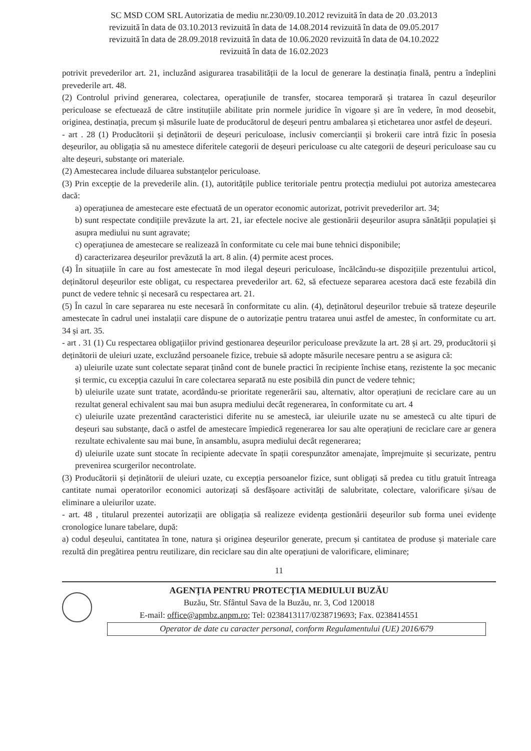SC MSD COM SRL Autorizatia de mediu nr.230/09.10.2012 revizuită în data de 20 .03.2013
revizuită în data de 03.10.2013 revizuită în data de 14.08.2014 revizuită în data de 09.05.2017
revizuită în data de 28.09.2018 revizuită în data de 10.06.2020 revizuită în data de 04.10.2022
revizuită în data de 16.02.2023
potrivit prevederilor art. 21, incluzând asigurarea trasabilității de la locul de generare la destinația finală, pentru a îndeplini prevederile art. 48.
(2) Controlul privind generarea, colectarea, operațiunile de transfer, stocarea temporară și tratarea în cazul deșeurilor periculoase se efectuează de către instituțiile abilitate prin normele juridice în vigoare și are în vedere, în mod deosebit, originea, destinația, precum și măsurile luate de producătorul de deșeuri pentru ambalarea și etichetarea unor astfel de deșeuri.
- art . 28 (1) Producătorii și deținătorii de deșeuri periculoase, inclusiv comercianții și brokerii care intră fizic în posesia deșeurilor, au obligația să nu amestece diferitele categorii de deșeuri periculoase cu alte categorii de deșeuri periculoase sau cu alte deșeuri, substanțe ori materiale.
(2) Amestecarea include diluarea substanțelor periculoase.
(3) Prin excepție de la prevederile alin. (1), autoritățile publice teritoriale pentru protecția mediului pot autoriza amestecarea dacă:
a) operațiunea de amestecare este efectuată de un operator economic autorizat, potrivit prevederilor art. 34;
b) sunt respectate condițiile prevăzute la art. 21, iar efectele nocive ale gestionării deșeurilor asupra sănătății populației și asupra mediului nu sunt agravate;
c) operațiunea de amestecare se realizează în conformitate cu cele mai bune tehnici disponibile;
d) caracterizarea deșeurilor prevăzută la art. 8 alin. (4) permite acest proces.
(4) În situațiile în care au fost amestecate în mod ilegal deșeuri periculoase, încălcându-se dispozițiile prezentului articol, deținătorul deșeurilor este obligat, cu respectarea prevederilor art. 62, să efectueze separarea acestora dacă este fezabilă din punct de vedere tehnic și necesară cu respectarea art. 21.
(5) În cazul în care separarea nu este necesară în conformitate cu alin. (4), deținătorul deșeurilor trebuie să trateze deșeurile amestecate în cadrul unei instalații care dispune de o autorizație pentru tratarea unui astfel de amestec, în conformitate cu art. 34 și art. 35.
- art . 31 (1) Cu respectarea obligațiilor privind gestionarea deșeurilor periculoase prevăzute la art. 28 și art. 29, producătorii și deținătorii de uleiuri uzate, excluzând persoanele fizice, trebuie să adopte măsurile necesare pentru a se asigura că:
a) uleiurile uzate sunt colectate separat ținând cont de bunele practici în recipiente închise etanș, rezistente la șoc mecanic și termic, cu excepția cazului în care colectarea separată nu este posibilă din punct de vedere tehnic;
b) uleiurile uzate sunt tratate, acordându-se prioritate regenerării sau, alternativ, altor operațiuni de reciclare care au un rezultat general echivalent sau mai bun asupra mediului decât regenerarea, în conformitate cu art. 4
c) uleiurile uzate prezentând caracteristici diferite nu se amestecă, iar uleiurile uzate nu se amestecă cu alte tipuri de deșeuri sau substanțe, dacă o astfel de amestecare împiedică regenerarea lor sau alte operațiuni de reciclare care ar genera rezultate echivalente sau mai bune, în ansamblu, asupra mediului decât regenerarea;
d) uleiurile uzate sunt stocate în recipiente adecvate în spații corespunzător amenajate, împrejmuite și securizate, pentru prevenirea scurgerilor necontrolate.
(3) Producătorii și deținătorii de uleiuri uzate, cu excepția persoanelor fizice, sunt obligați să predea cu titlu gratuit întreaga cantitate numai operatorilor economici autorizați să desfășoare activități de salubritate, colectare, valorificare și/sau de eliminare a uleiurilor uzate.
- art. 48 , titularul prezentei autorizații are obligația să realizeze evidența gestionării deșeurilor sub forma unei evidențe cronologice lunare tabelare, după:
a) codul deșeului, cantitatea în tone, natura și originea deșeurilor generate, precum și cantitatea de produse și materiale care rezultă din pregătirea pentru reutilizare, din reciclare sau din alte operațiuni de valorificare, eliminare;
11
AGENȚIA PENTRU PROTECȚIA MEDIULUI BUZĂU
Buzău, Str. Sfântul Sava de la Buzău, nr. 3, Cod 120018
E-mail: office@apmbz.anpm.ro; Tel: 0238413117/0238719693; Fax. 0238414551
Operator de date cu caracter personal, conform Regulamentului (UE) 2016/679